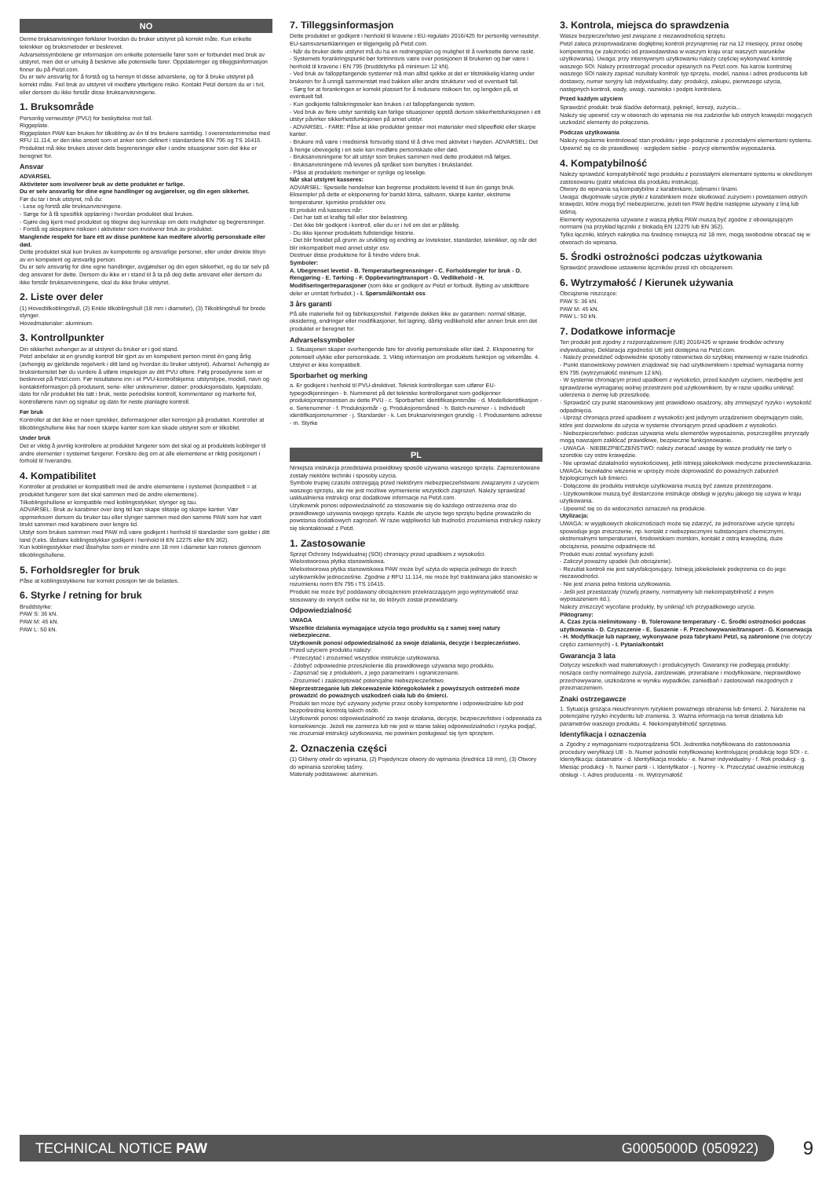NO
Denne bruksanvisningen forklarer hvordan du bruker utstyret på korrekt måte. Kun enkelte teknikker og bruksmetoder er beskrevet.
Advarselssymbolene gir informasjon om enkelte potensielle farer som er forbundet med bruk av utstyret, men det er umulig å beskrive alle potensielle farer. Oppdateringer og tilleggsinformasjon finner du på Petzl.com.
Du er selv ansvarlig for å forstå og ta hensyn til disse advarslene, og for å bruke utstyret på korrekt måte. Feil bruk av utstyret vil medføre ytterligere risiko. Kontakt Petzl dersom du er i tvil, eller dersom du ikke forstår disse bruksanvisningene.
1. Bruksområde
Personlig verneutstyr (PVU) for beskyttelse mot fall.
Riggeplate.
Riggeplaten PAW kan brukes for tilkobling av én til tre brukere samtidig. I overensstemmelse med RFU 11.114, er den ikke ansett som et anker som definert i standardene EN 795 og TS 16415.
Produktet må ikke brukes utover dets begrensninger eller i andre situasjoner som det ikke er beregnet for.
Ansvar
ADVARSEL
Aktiviteter som involverer bruk av dette produktet er farlige.
Du er selv ansvarlig for dine egne handlinger og avgjørelser, og din egen sikkerhet.
Før du tar i bruk utstyret, må du:
- Lese og forstå alle bruksanvisningene.
- Sørge for å få spesifikk opplæring i hvordan produktet skal brukes.
- Gjøre deg kjent med produktet og tilegne deg kunnskap om dets muligheter og begrensninger.
- Forstå og akseptere risikoen i aktiviteter som involverer bruk av produktet.
Manglende respekt for bare ett av disse punktene kan medføre alvorlig personskade eller død.
Dette produktet skal kun brukes av kompetente og ansvarlige personer, eller under direkte tilsyn av en kompetent og ansvarlig person.
Du er selv ansvarlig for dine egne handlinger, avgjørelser og din egen sikkerhet, og du tar selv på deg ansvaret for dette. Dersom du ikke er i stand til å ta på deg dette ansvaret eller dersom du ikke forstår bruksanvisningene, skal du ikke bruke utstyret.
2. Liste over deler
(1) Hovedtilkoblingshull, (2) Enkle tilkoblingshull (18 mm i diameter), (3) Tilkoblingshull for brede slynger.
Hovedmaterialer: aluminium.
3. Kontrollpunkter
Din sikkerhet avhenger av at utstyret du bruker er i god stand.
Petzl anbefaler at en grundig kontroll blir gjort av en kompetent person minst én gang årlig (avhengig av gjeldende regelverk i ditt land og hvordan du bruker utstyret). Advarsel: Avhengig av bruksintensitet bør du vurdere å utføre inspeksjon av ditt PVU oftere. Følg prosedyrene som er beskrevet på Petzl.com. Før resultatene inn i et PVU-kontrollskjema: utstyrstype, modell, navn og kontaktinformasjon på produsent, serie- eller uniknummer, datoer: produksjonsdato, kjøpsdato, dato for når produktet ble tatt i bruk, neste periodiske kontroll, kommentarer og markerte feil, kontrollørens navn og signatur og dato for neste planlagte kontroll.
Før bruk
Kontroller at det ikke er noen sprekker, deformasjoner eller korrosjon på produktet. Kontroller at tilkoblingshullene ikke har noen skarpe kanter som kan skade utstyret som er tilkoblet.
Under bruk
Det er viktig å jevnlig kontrollere at produktet fungerer som det skal og at produktets koblinger til andre elementer i systemet fungerer. Forsikre deg om at alle elementene er riktig posisjonert i forhold til hverandre.
4. Kompatibilitet
Kontroller at produktet er kompatibelt med de andre elementene i systemet (kompatibelt = at produktet fungerer som det skal sammen med de andre elementene).
Tilkoblingshullene er kompatible med koblingsstykker, slynger og tau.
ADVARSEL: Bruk av karabiner over lang tid kan skape slitasje og skarpe kanter. Vær oppmerksom dersom du bruker tau eller slynger sammen med den samme PAW som har vært brukt sammen med karabinere over lengre tid.
Utstyr som brukes sammen med PAW må være godkjent i henhold til standarder som gjelder i ditt land (f.eks. låsbare koblingsstykker godkjent i henhold til EN 12275 eller EN 362).
Kun koblingsstykker med låsehylse som er mindre enn 18 mm i diameter kan roteres gjennom tilkoblingshullene.
5. Forholdsregler for bruk
Påse at koblingsstykkene har korrekt posisjon før de belastes.
6. Styrke / retning for bruk
Bruddstyrke:
PAW S: 36 kN.
PAW M: 45 kN.
PAW L: 50 kN.
7. Tilleggsinformasjon
Dette produktet er godkjent i henhold til kravene i EU-regulativ 2016/425 for personlig verneutstyr. EU-samsvarserklæringen er tilgjengelig på Petzl.com.
- Når du bruker dette utstyret må du ha en redningsplan og mulighet til å iverksette denne raskt.
- Systemets forankringspunkt bør fortrinnsvis være over posisjonen til brukeren og bør være i henhold til kravene i EN 795 (bruddstyrke på minimum 12 kN).
- Ved bruk av falloppfangende systemer må man alltid sjekke at det er tilstrekkelig klaring under brukeren for å unngå sammenstøt med bakken eller andre strukturer ved et eventuelt fall.
- Sørg for at forankringen er korrekt plassert for å redusere risikoen for, og lengden på, et eventuelt fall.
- Kun godkjente fallsikringsseler kan brukes i et falloppfangende system.
- Ved bruk av flere utstyr samtidig kan farlige situasjoner oppstå dersom sikkerhetsfunksjonen i ett utstyr påvirker sikkerhetsfunksjonen på annet utstyr.
- ADVARSEL - FARE: Påse at ikke produkter gnisser mot materialer med slipeeffekt eller skarpe kanter.
- Brukere må være i medisinsk forsvarlig stand til å drive med aktivitet i høyden. ADVARSEL: Det å henge ubevegelig i en sele kan medføre personskade eller død.
- Bruksanvisningene for alt utstyr som brukes sammen med dette produktet må følges.
- Bruksanvisningene må leveres på språket som benyttes i brukslandet.
- Påse at produktets merkinger er synlige og leselige.
Når skal utstyret kasseres:
ADVARSEL: Spesielle hendelser kan begrense produktets levetid til kun én gangs bruk. Eksempler på dette er eksponering for barskt klima, saltvann, skarpe kanter, ekstreme temperaturer, kjemiske produkter osv.
Et produkt må kasseres når:
- Det har tatt et kraftig fall eller stor belastning.
- Det ikke blir godkjent i kontroll, eller du er i tvil om det er pålitelig.
- Du ikke kjenner produktets fullstendige historie.
- Det blir foreldet på grunn av utvikling og endring av lovtekster, standarder, teknikker, og når det blir inkompatibelt med annet utstyr osv.
Destruer disse produktene for å hindre videre bruk.
Symboler:
A. Ubegrenset levetid - B. Temperaturbegrensninger - C. Forholdsregler for bruk - D. Rengjøring - E. Tørking - F. Oppbevaring/transport - G. Vedlikehold - H. Modifiseringer/reparasjoner (som ikke er godkjent av Petzl er forbudt. Bytting av utskiftbare deler er unntatt forbudet.) - I. Spørsmål/kontakt oss
3 års garanti
På alle materielle feil og fabrikasjonsfeil. Følgende dekkes ikke av garantien: normal slitasje, oksidering, endringer eller modifikasjoner, feil lagring, dårlig vedlikehold eller annen bruk enn det produktet er beregnet for.
Advarselssymboler
1. Situasjonen skaper overhengende fare for alvorlig personskade eller død. 2. Eksponering for potensiell ulykke eller personskade. 3. Viktig informasjon om produktets funksjon og virkemåte. 4. Utstyret er ikke kompatibelt.
Sporbarhet og merking
a. Er godkjent i henhold til PVU-direktivet. Teknisk kontrollorgan som utfører EU-typegodkjenningen - b. Nummeret på det tekniske kontrollorganet som godkjenner produksjonsprosessen av dette PVU - c. Sporbarhet: identifikasjonsmåte - d. Modellidentifikasjon - e. Serienummer - f. Produksjonsår - g. Produksjonsmåned - h. Batch-nummer - i. Individuelt identifikasjonsnummer - j. Standarder - k. Les bruksanvisningen grundig - l. Produsentens adresse - m. Styrke
PL
Niniejsza instrukcja przedstawia prawidłowy sposób używania waszego sprzętu. Zaprezentowane zostały niektóre techniki i sposoby użycia.
Symbole trupiej czaszki ostrzegają przed niektórymi niebezpieczeństwami związanymi z użyciem waszego sprzętu, ale nie jest możliwe wymienienie wszystkich zagrożeń. Należy sprawdzać uaktualnienia instrukcji oraz dodatkowe informacje na Petzl.com.
Użytkownik ponosi odpowiedzialność za stosowanie się do każdego ostrzeżenia oraz do prawidłowego używania swojego sprzętu. Każde złe użycie tego sprzętu będzie prowadziło do powstania dodatkowych zagrożeń. W razie wątpliwości lub trudności zrozumienia instrukcji należy się skontaktować z Petzl.
1. Zastosowanie
Sprzęt Ochrony Indywidualnej (SOI) chroniący przed upadkiem z wysokości.
Wielootworowa płytka stanowiskowa.
Wielootworowa płytka stanowiskowa PAW może być użyta do wpięcia jednego do trzech użytkowników jednocześnie. Zgodnie z RFU 11.114, nie może być traktowana jako stanowisko w rozumieniu norm EN 795 i TS 16415.
Produkt nie może być poddawany obciążeniom przekraczającym jego wytrzymałość oraz stosowany do innych celów niż te, do których został przewidziany.
Odpowiedzialność
UWAGA
Wszelkie działania wymagające użycia tego produktu są z samej swej natury niebezpieczne.
Użytkownik ponosi odpowiedzialność za swoje działania, decyzje i bezpieczeństwo.
Przed użyciem produktu należy:
- Przeczytać i zrozumieć wszystkie instrukcje użytkowania.
- Zdobyć odpowiednie przeszkolenie dla prawidłowego używania tego produktu.
- Zapoznać się z produktem, z jego parametrami i ograniczeniami.
- Zrozumieć i zaakceptować potencjalne niebezpieczeństwo.
Nieprzestrzeganie lub zlekceważenie któregokolwiek z powyższych ostrzeżeń może prowadzić do poważnych uszkodzeń ciała lub do śmierci.
Produkt ten może być używany jedynie przez osoby kompetentne i odpowiedzialne lub pod bezpośrednią kontrolą takich osób.
Użytkownik ponosi odpowiedzialność za swoje działania, decyzje, bezpieczeństwo i odpowiada za konsekwencje. Jeżeli nie zamierza lub nie jest w stanie takiej odpowiedzialności i ryzyka podjąć, nie zrozumiał instrukcji użytkowania, nie powinien posługiwać się tym sprzętem.
2. Oznaczenia części
(1) Główny otwór do wpinania, (2) Pojedyncze otwory do wpinania (średnica 18 mm), (3) Otwory do wpinania szerokiej taśmy.
Materiały podstawowe: aluminium.
3. Kontrola, miejsca do sprawdzenia
Wasze bezpieczeństwo jest związane z niezawodnością sprzętu.
Petzl zaleca przeprowadzanie dogłębnej kontroli przynajmniej raz na 12 miesięcy, przez osobę kompetentną (w zależności od prawodawstwa w waszym kraju oraz waszych warunków użytkowania). Uwaga: przy intensywnym użytkowaniu należy częściej wykonywać kontrolę waszego SOI. Należy przestrzegać procedur opisanych na Petzl.com. Na karcie kontrolnej waszego SOI należy zapisać rezultaty kontroli: typ sprzętu, model, nazwa i adres producenta lub dostawcy, numer seryjny lub indywidualny, daty: produkcji, zakupu, pierwszego użycia, następnych kontroli, wady, uwagi, nazwisko i podpis kontrolera.
Przed każdym użyciem
Sprawdzić produkt: brak śladów deformacji, pęknięć, korozji, zużycia...
Należy się upewnić czy w otworach do wpinania nie ma zadziorów lub ostrych krawędzi mogących uszkodzić elementy do połączenia.
Podczas użytkowania
Należy regularnie kontrolować stan produktu i jego połączenie z pozostałymi elementami systemu. Upewnić się co do prawidłowej - względem siebie - pozycji elementów wyposażenia.
4. Kompatybilność
Należy sprawdzić kompatybilność tego produktu z pozostałymi elementami systemu w określonym zastosowaniu (patrz właściwa dla produktu instrukcja).
Otwory do wpinania są kompatybilne z karabinkami, taśmami i linami.
Uwaga: długotrwałe użycie płytki z karabinkiem może skutkować zużyciem i powstaniem ostrych krawędzi, które mogą być niebezpieczne, jeżeli ten PAW będzie następnie używany z liną lub taśmą.
Elementy wyposażenia używane z waszą płytką PAW muszą być zgodne z obowiązującym normami (na przykład łączniki z blokadą EN 12275 lub EN 362).
Tylko łączniki, których nakrętka ma średnicę mniejszą niż 18 mm, mogą swobodnie obracać się w otworach do wpinania.
5. Środki ostrożności podczas użytkowania
Sprawdzić prawidłowe ustawienie łączników przed ich obciążeniem.
6. Wytrzymałość / Kierunek używania
Obciążenie niszczące:
PAW S: 36 kN.
PAW M: 45 kN.
PAW L: 50 kN.
7. Dodatkowe informacje
Ten produkt jest zgodny z rozporządzeniem (UE) 2016/425 w sprawie środków ochrony indywidualnej. Deklaracja zgodności UE jest dostępna na Petzl.com.
- Należy przewidzieć odpowiednie sposoby ratownictwa do szybkiej interwencji w razie trudności.
- Punkt stanowiskowy powinien znajdować się nad użytkownikiem i spełniać wymagania normy EN 795 (wytrzymałość minimum 12 kN).
- W systemie chroniącym przed upadkiem z wysokości, przed każdym użyciem, niezbędne jest sprawdzenie wymaganej wolnej przestrzeni pod użytkownikiem, by w razie upadku uniknąć uderzenia o ziemię lub przeszkodę.
- Sprawdzić czy punkt stanowiskowy jest prawidłowo osadzony, aby zmniejszyć ryzyko i wysokość odpadnięcia.
- Uprząż chroniąca przed upadkiem z wysokości jest jedynym urządzeniem obejmującym ciało, które jest dozwolone do użycia w systemie chroniącym przed upadkiem z wysokości.
- Niebezpieczeństwo: podczas używania wielu elementów wyposażenia, poszczególne przyrządy mogą nawzajem zakłócać prawidłowe, bezpieczne funkcjonowanie.
- UWAGA - NIEBEZPIECZEŃSTWO: należy zwracać uwagę by wasze produkty nie tarły o szorstkie czy ostre krawędzie.
- Nie uprawiać działalności wysokościowej, jeśli istnieją jakiekolwiek medyczne przeciwwskazania. UWAGA: bezwładne wiszenie w uprzęży może doprowadzić do poważnych zaburzeń fizjologicznych lub śmierci.
- Dołączone do produktu instrukcje użytkowania muszą być zawsze przestrzegane.
- Użytkownikowi muszą być dostarczone instrukcje obsługi w języku jakiego się używa w kraju użytkowania.
- Upewnić się co do widoczności oznaczeń na produkcie.
Utylizacja:
UWAGA: w wyjątkowych okolicznościach może się zdarzyć, że jednorazowe użycie sprzętu spowoduje jego zniszczenie, np. kontakt z niebezpiecznymi substancjami chemicznymi, ekstremalnymi temperaturami, środowiskiem morskim, kontakt z ostrą krawędzią, duże obciążenia, poważne odpadnięcie itd.
Produkt musi zostać wycofany jeżeli:
- Zaliczył poważny upadek (lub obciążenie).
- Rezultat kontroli nie jest satysfakcjonujący. Istnieją jakiekolwiek podejrzenia co do jego niezawodności.
- Nie jest znana pełna historia użytkowania.
- Jeśli jest przestarzały (rozwój prawny, normatywny lub niekompatybilność z innym wyposażeniem itd.).
Należy zniszczyć wycofane produkty, by uniknąć ich przypadkowego użycia.
Piktogramy:
A. Czas życia nielimitowany - B. Tolerowane temperatury - C. Środki ostrożności podczas użytkowania - D. Czyszczenie - E. Suszenie - F. Przechowywanie/transport - G. Konserwacja - H. Modyfikacje lub naprawy, wykonywane poza fabrykami Petzl, są zabronione (nie dotyczy części zamiennych) - I. Pytania/kontakt
Gwarancja 3 lata
Dotyczy wszelkich wad materiałowych i produkcyjnych. Gwarancji nie podlegają produkty: noszące cechy normalnego zużycia, zardzewiałe, przerabiane i modyfikowane, nieprawidłowo przechowywane, uszkodzone w wyniku wypadków, zaniedbań i zastosowań niezgodnych z przeznaczeniem.
Znaki ostrzegawcze
1. Sytuacja grożąca nieuchronnym ryzykiem poważnego obrażenia lub śmierci. 2. Narażenie na potencjalne ryzyko incydentu lub zranienia. 3. Ważna informacja na temat działania lub parametrów waszego produktu. 4. Niekompatybilność sprzętowa.
Identyfikacja i oznaczenia
a. Zgodny z wymaganiami rozporządzenia ŚOI. Jednostka notyfikowana do zastosowania procedury weryfikacji UE - b. Numer jednostki notyfikowanej kontrolującej produkcję tego ŚOI - c. Identyfikacja: datamatrix - d. Identyfikacja modelu - e. Numer indywidualny - f. Rok produkcji - g. Miesiąc produkcji - h. Numer partii - i. Identyfikator - j. Normy - k. Przeczytać uważnie instrukcję obsługi - l. Adres producenta - m. Wytrzymałość
TECHNICAL NOTICE PAW G0005000D (050922)
9